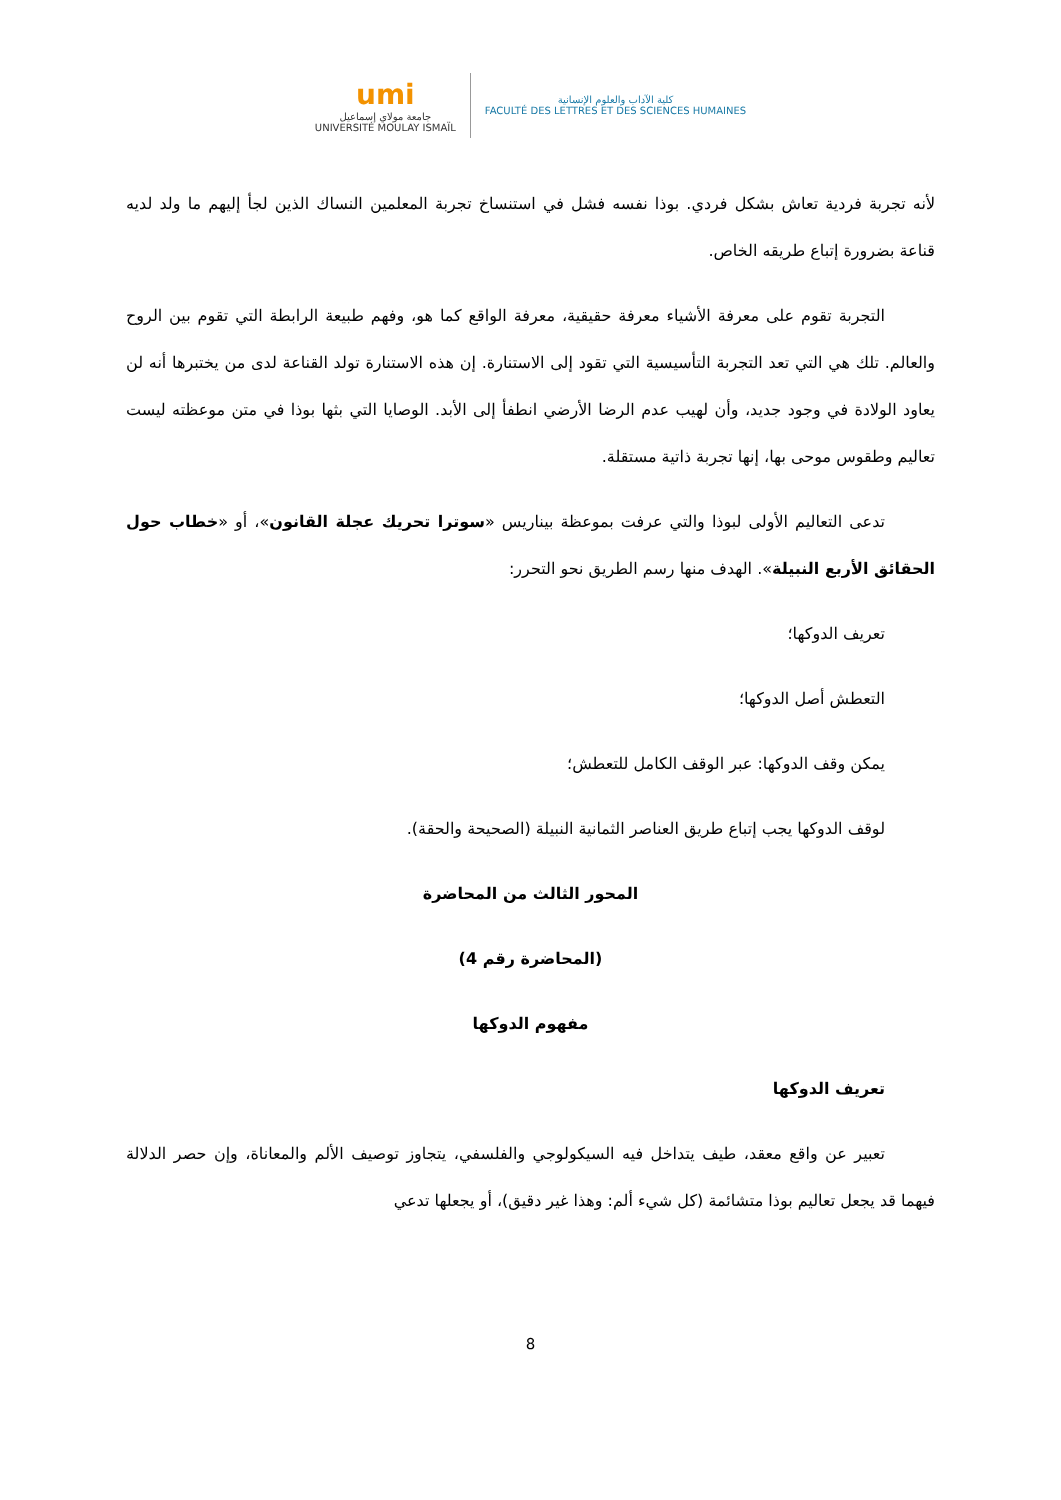umi
جامعة مولاي إسماعيل
UNIVERSITÉ MOULAY ISMAÏL
كلية الآداب والعلوم الإنسانية
FACULTÉ DES LETTRES ET DES SCIENCES HUMAINES
لأنه تجربة فردية تعاش بشكل فردي. بوذا نفسه فشل في استنساخ تجربة المعلمين النساك الذين لجأ إليهم ما ولد لديه قناعة بضرورة إتباع طريقه الخاص.
التجربة تقوم على معرفة الأشياء معرفة حقيقية، معرفة الواقع كما هو، وفهم طبيعة الرابطة التي تقوم بين الروح والعالم. تلك هي التي تعد التجربة التأسيسية التي تقود إلى الاستنارة. إن هذه الاستنارة تولد القناعة لدى من يختبرها أنه لن يعاود الولادة في وجود جديد، وأن لهيب عدم الرضا الأرضي انطفأ إلى الأبد. الوصايا التي بثها بوذا في متن موعظته ليست تعاليم وطقوس موحى بها، إنها تجربة ذاتية مستقلة.
تدعى التعاليم الأولى لبوذا والتي عرفت بموعظة بيناريس «سوترا تحريك عجلة القانون»، أو «خطاب حول الحقائق الأربع النبيلة». الهدف منها رسم الطريق نحو التحرر:
تعريف الدوكها؛
التعطش أصل الدوكها؛
يمكن وقف الدوكها: عبر الوقف الكامل للتعطش؛
لوقف الدوكها يجب إتباع طريق العناصر الثمانية النبيلة (الصحيحة والحقة).
المحور الثالث من المحاضرة
(المحاضرة رقم 4)
مفهوم الدوكها
تعريف الدوكها
تعبير عن واقع معقد، طيف يتداخل فيه السيكولوجي والفلسفي، يتجاوز توصيف الألم والمعاناة، وإن حصر الدلالة فيهما قد يجعل تعاليم بوذا متشائمة (كل شيء ألم: وهذا غير دقيق)، أو يجعلها تدعي
8